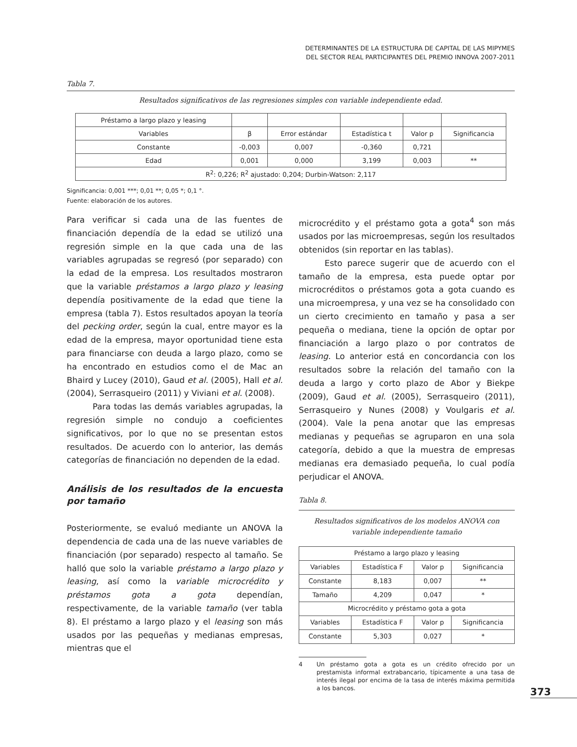DETERMINANTES DE LA ESTRUCTURA DE CAPITAL DE LAS MIPYMES
DEL SECTOR REAL PARTICIPANTES DEL PREMIO INNOVA 2007-2011
Tabla 7.
Resultados significativos de las regresiones simples con variable independiente edad.
| Préstamo a largo plazo y leasing | | | | | |
| Variables | β | Error estándar | Estadística t | Valor p | Significancia |
| Constante | -0,003 | 0,007 | -0,360 | 0,721 | |
| Edad | 0,001 | 0,000 | 3,199 | 0,003 | ** |
| R<sup>2</sup>: 0,226; R<sup>2</sup> ajustado: 0,204; Durbin-Watson: 2,117 | | | | | |
Significancia: 0,001 ***; 0,01 **; 0,05 *; 0,1 °.
Fuente: elaboración de los autores.
Para verificar si cada una de las fuentes de financiación dependía de la edad se utilizó una regresión simple en la que cada una de las variables agrupadas se regresó (por separado) con la edad de la empresa. Los resultados mostraron que la variable préstamos a largo plazo y leasing dependía positivamente de la edad que tiene la empresa (tabla 7). Estos resultados apoyan la teoría del pecking order, según la cual, entre mayor es la edad de la empresa, mayor oportunidad tiene esta para financiarse con deuda a largo plazo, como se ha encontrado en estudios como el de Mac an Bhaird y Lucey (2010), Gaud et al. (2005), Hall et al. (2004), Serrasqueiro (2011) y Viviani et al. (2008).
Para todas las demás variables agrupadas, la regresión simple no condujo a coeficientes significativos, por lo que no se presentan estos resultados. De acuerdo con lo anterior, las demás categorías de financiación no dependen de la edad.
Análisis de los resultados de la encuesta por tamaño
Posteriormente, se evaluó mediante un ANOVA la dependencia de cada una de las nueve variables de financiación (por separado) respecto al tamaño. Se halló que solo la variable préstamo a largo plazo y leasing, así como la variable microcrédito y préstamos gota a gota dependían, respectivamente, de la variable tamaño (ver tabla 8). El préstamo a largo plazo y el leasing son más usados por las pequeñas y medianas empresas, mientras que el
microcrédito y el préstamo gota a gota<sup>4</sup> son más usados por las microempresas, según los resultados obtenidos (sin reportar en las tablas).
Esto parece sugerir que de acuerdo con el tamaño de la empresa, esta puede optar por microcréditos o préstamos gota a gota cuando es una microempresa, y una vez se ha consolidado con un cierto crecimiento en tamaño y pasa a ser pequeña o mediana, tiene la opción de optar por financiación a largo plazo o por contratos de leasing. Lo anterior está en concordancia con los resultados sobre la relación del tamaño con la deuda a largo y corto plazo de Abor y Biekpe (2009), Gaud et al. (2005), Serrasqueiro (2011), Serrasqueiro y Nunes (2008) y Voulgaris et al. (2004). Vale la pena anotar que las empresas medianas y pequeñas se agruparon en una sola categoría, debido a que la muestra de empresas medianas era demasiado pequeña, lo cual podía perjudicar el ANOVA.
Tabla 8.
Resultados significativos de los modelos ANOVA con variable independiente tamaño
| Préstamo a largo plazo y leasing | | | |
| Variables | Estadística F | Valor p | Significancia |
| Constante | 8,183 | 0,007 | ** |
| Tamaño | 4,209 | 0,047 | * |
| Microcrédito y préstamo gota a gota | | | |
| Variables | Estadística F | Valor p | Significancia |
| Constante | 5,303 | 0,027 | * |
4 Un préstamo gota a gota es un crédito ofrecido por un prestamista informal extrabancario, típicamente a una tasa de interés ilegal por encima de la tasa de interés máxima permitida a los bancos.
373